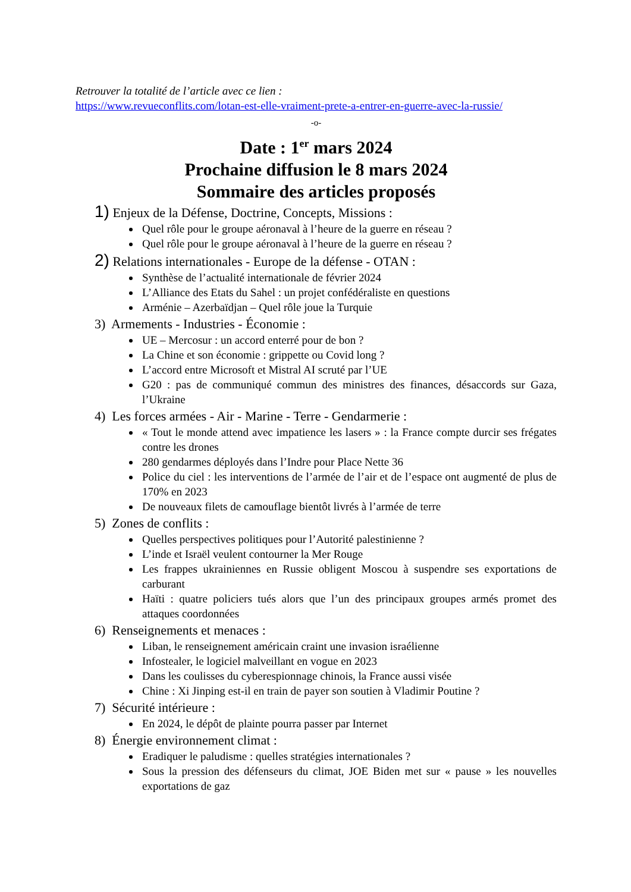Retrouver la totalité de l’article avec ce lien :
https://www.revueconflits.com/lotan-est-elle-vraiment-prete-a-entrer-en-guerre-avec-la-russie/
-o-
Date : 1<sup>er</sup> mars 2024
Prochaine diffusion le 8 mars 2024
Sommaire des articles proposés
1) Enjeux de la Défense, Doctrine, Concepts, Missions :
Quel rôle pour le groupe aéronaval à l’heure de la guerre en réseau ?
Quel rôle pour le groupe aéronaval à l’heure de la guerre en réseau ?
2) Relations internationales - Europe de la défense - OTAN :
Synthèse de l’actualité internationale de février 2024
L’Alliance des Etats du Sahel : un projet confédéraliste en questions
Arménie – Azerbaïdjan – Quel rôle joue la Turquie
3) Armements - Industries - Économie :
UE – Mercosur : un accord enterré pour de bon ?
La Chine et son économie : grippette ou Covid long ?
L’accord entre Microsoft et Mistral AI scruté par l’UE
G20 : pas de communiqué commun des ministres des finances, désaccords sur Gaza, l’Ukraine
4) Les forces armées - Air - Marine - Terre - Gendarmerie :
« Tout le monde attend avec impatience les lasers » : la France compte durcir ses frégates contre les drones
280 gendarmes déployés dans l’Indre pour Place Nette 36
Police du ciel : les interventions de l’armée de l’air et de l’espace ont augmenté de plus de 170% en 2023
De nouveaux filets de camouflage bientôt livrés à l’armée de terre
5) Zones de conflits :
Quelles perspectives politiques pour l’Autorité palestinienne ?
L’inde et Israël veulent contourner la Mer Rouge
Les frappes ukrainiennes en Russie obligent Moscou à suspendre ses exportations de carburant
Haïti : quatre policiers tués alors que l’un des principaux groupes armés promet des attaques coordonnées
6) Renseignements et menaces :
Liban, le renseignement américain craint une invasion israélienne
Infostealer, le logiciel malveillant en vogue en 2023
Dans les coulisses du cyberespionnage chinois, la France aussi visée
Chine : Xi Jinping est-il en train de payer son soutien à Vladimir Poutine ?
7) Sécurité intérieure :
En 2024, le dépôt de plainte pourra passer par Internet
8) Énergie environnement climat :
Eradiquer le paludisme : quelles stratégies internationales ?
Sous la pression des défenseurs du climat, JOE Biden met sur « pause » les nouvelles exportations de gaz